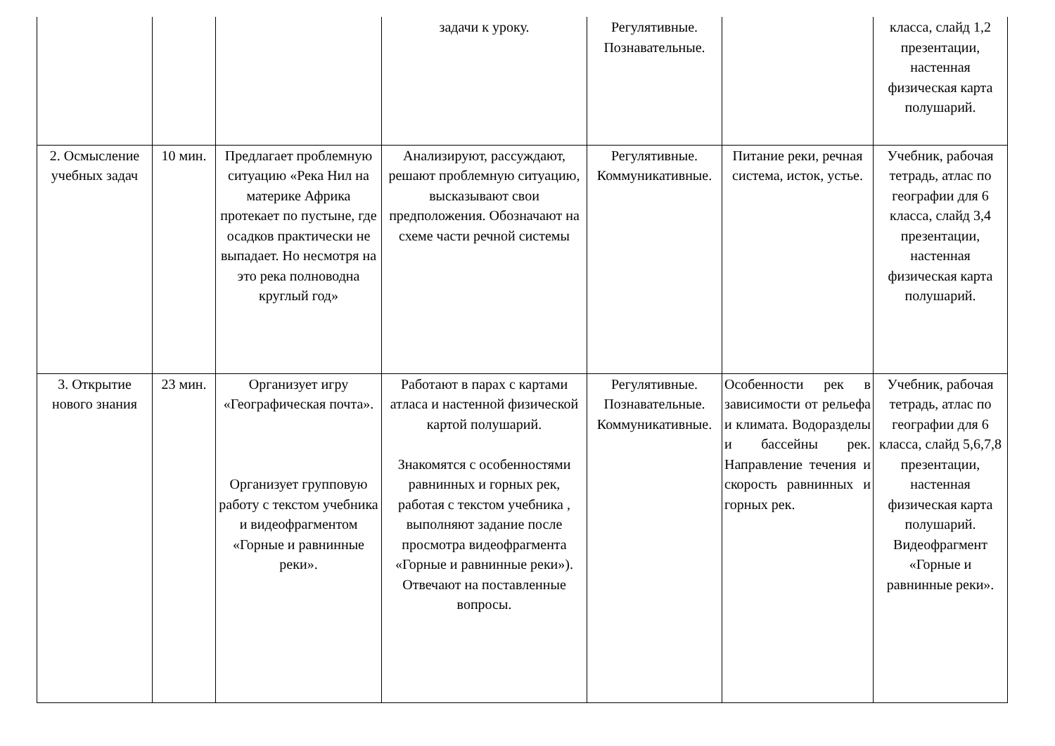| | | | задачи к уроку. | Регулятивные. Познавательные. | | класса, слайд 1,2 презентации, настенная физическая карта полушарий. |
| 2. Осмысление учебных задач | 10 мин. | Предлагает проблемную ситуацию «Река Нил на материке Африка протекает по пустыне, где осадков практически не выпадает. Но несмотря на это река полноводна круглый год» | Анализируют, рассуждают, решают проблемную ситуацию, высказывают свои предположения. Обозначают на схеме части речной системы | Регулятивные. Коммуникативные. | Питание реки, речная система, исток, устье. | Учебник, рабочая тетрадь, атлас по географии для 6 класса, слайд 3,4 презентации, настенная физическая карта полушарий. |
| 3. Открытие нового знания | 23 мин. | Организует игру «Географическая почта». Организует групповую работу с текстом учебника и видеофрагментом «Горные и равнинные реки». | Работают в парах с картами атласа и настенной физической картой полушарий. Знакомятся с особенностями равнинных и горных рек, работая с текстом учебника , выполняют задание после просмотра видеофрагмента «Горные и равнинные реки»). Отвечают на поставленные вопросы. | Регулятивные. Познавательные. Коммуникативные. | Особенности рек в зависимости от рельефа и климата. Водоразделы и бассейны рек. Направление течения и скорость равнинных и горных рек. | Учебник, рабочая тетрадь, атлас по географии для 6 класса, слайд 5,6,7,8 презентации, настенная физическая карта полушарий. Видеофрагмент «Горные и равнинные реки». |